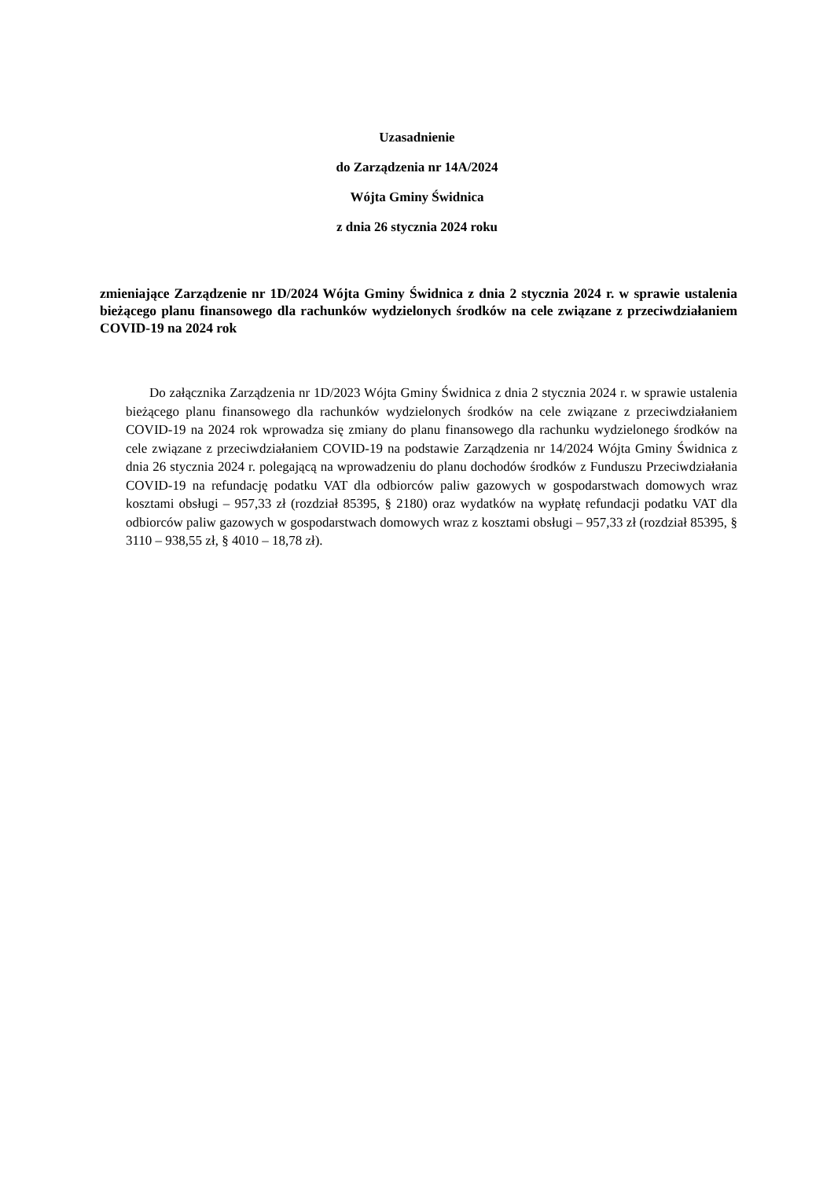Uzasadnienie
do Zarządzenia nr 14A/2024
Wójta Gminy Świdnica
z dnia 26 stycznia 2024 roku
zmieniające Zarządzenie nr 1D/2024 Wójta Gminy Świdnica z dnia 2 stycznia 2024 r. w sprawie ustalenia bieżącego planu finansowego dla rachunków wydzielonych środków na cele związane z przeciwdziałaniem COVID-19 na 2024 rok
Do załącznika Zarządzenia nr 1D/2023 Wójta Gminy Świdnica z dnia 2 stycznia 2024 r. w sprawie ustalenia bieżącego planu finansowego dla rachunków wydzielonych środków na cele związane z przeciwdziałaniem COVID-19 na 2024 rok wprowadza się zmiany do planu finansowego dla rachunku wydzielonego środków na cele związane z przeciwdziałaniem COVID-19 na podstawie Zarządzenia nr 14/2024 Wójta Gminy Świdnica z dnia 26 stycznia 2024 r. polegającą na wprowadzeniu do planu dochodów środków z Funduszu Przeciwdziałania COVID-19 na refundację podatku VAT dla odbiorców paliw gazowych w gospodarstwach domowych wraz kosztami obsługi – 957,33 zł (rozdział 85395, § 2180) oraz wydatków na wypłatę refundacji podatku VAT dla odbiorców paliw gazowych w gospodarstwach domowych wraz z kosztami obsługi – 957,33 zł (rozdział 85395, § 3110 – 938,55 zł, § 4010 – 18,78 zł).